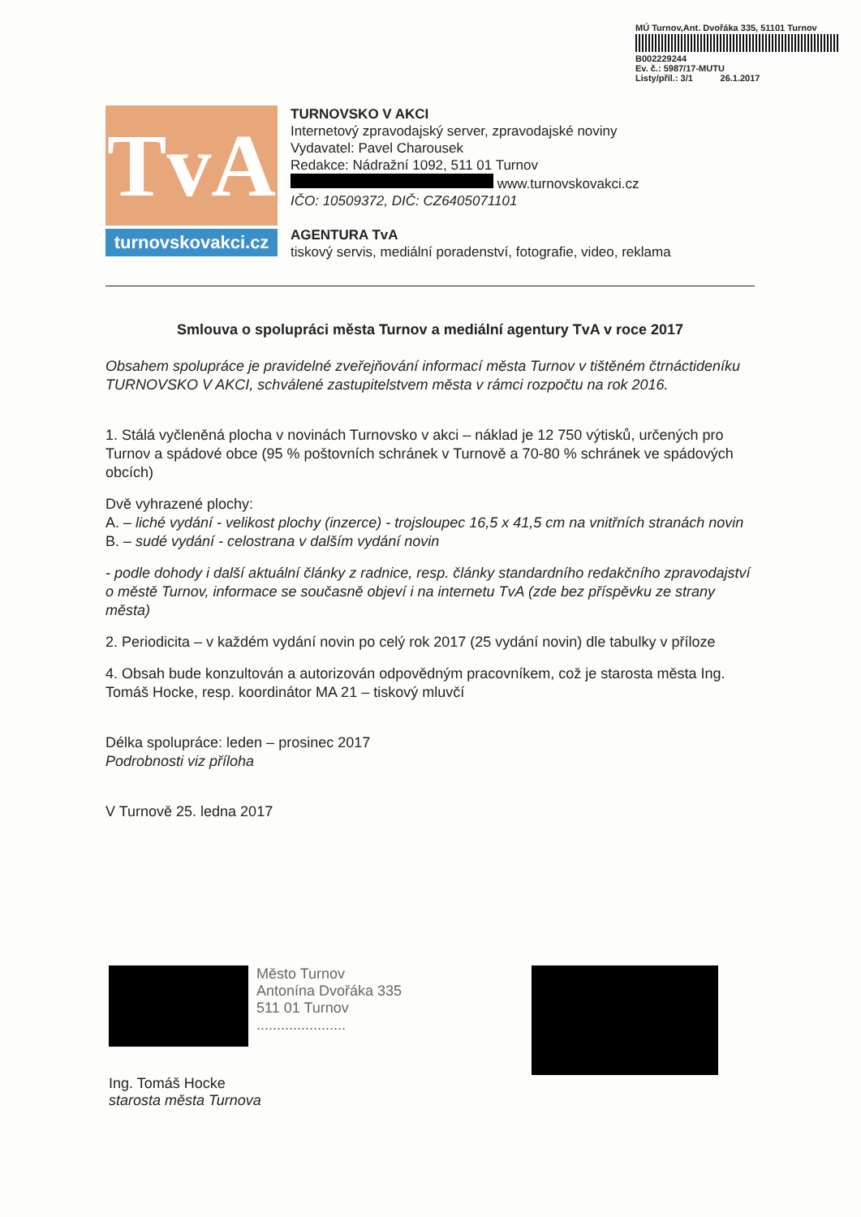MÚ Turnov,Ant. Dvořáka 335, 51101 Turnov
B002229244
Ev. č.: 5987/17-MUTU
Listy/příl.: 3/1 26.1.2017
TvA
turnovskovakci.cz
TURNOVSKO V AKCI
Internetový zpravodajský server, zpravodajské noviny
Vydavatel: Pavel Charousek
Redakce: Nádražní 1092, 511 01 Turnov
www.turnovskovakci.cz
IČO: 10509372, DIČ: CZ6405071101
AGENTURA TvA
tiskový servis, mediální poradenství, fotografie, video, reklama
Smlouva o spolupráci města Turnov a mediální agentury TvA v roce 2017
Obsahem spolupráce je pravidelné zveřejňování informací města Turnov v tištěném čtrnáctideníku TURNOVSKO V AKCI, schválené zastupitelstvem města v rámci rozpočtu na rok 2016.
1. Stálá vyčleněná plocha v novinách Turnovsko v akci – náklad je 12 750 výtisků, určených pro Turnov a spádové obce (95 % poštovních schránek v Turnově a 70-80 % schránek ve spádových obcích)
Dvě vyhrazené plochy:
A. – liché vydání - velikost plochy (inzerce) - trojsloupec 16,5 x 41,5 cm na vnitřních stranách novin
B. – sudé vydání - celostrana v dalším vydání novin
- podle dohody i další aktuální články z radnice, resp. články standardního redakčního zpravodajství o městě Turnov, informace se současně objeví i na internetu TvA (zde bez příspěvku ze strany města)
2. Periodicita – v každém vydání novin po celý rok 2017 (25 vydání novin) dle tabulky v příloze
4. Obsah bude konzultován a autorizován odpovědným pracovníkem, což je starosta města Ing. Tomáš Hocke, resp. koordinátor MA 21 – tiskový mluvčí
Délka spolupráce: leden – prosinec 2017
Podrobnosti viz příloha
V Turnově 25. ledna 2017
Město Turnov
Antonína Dvořáka 335
511 01 Turnov
......................
Ing. Tomáš Hocke
starosta města Turnova